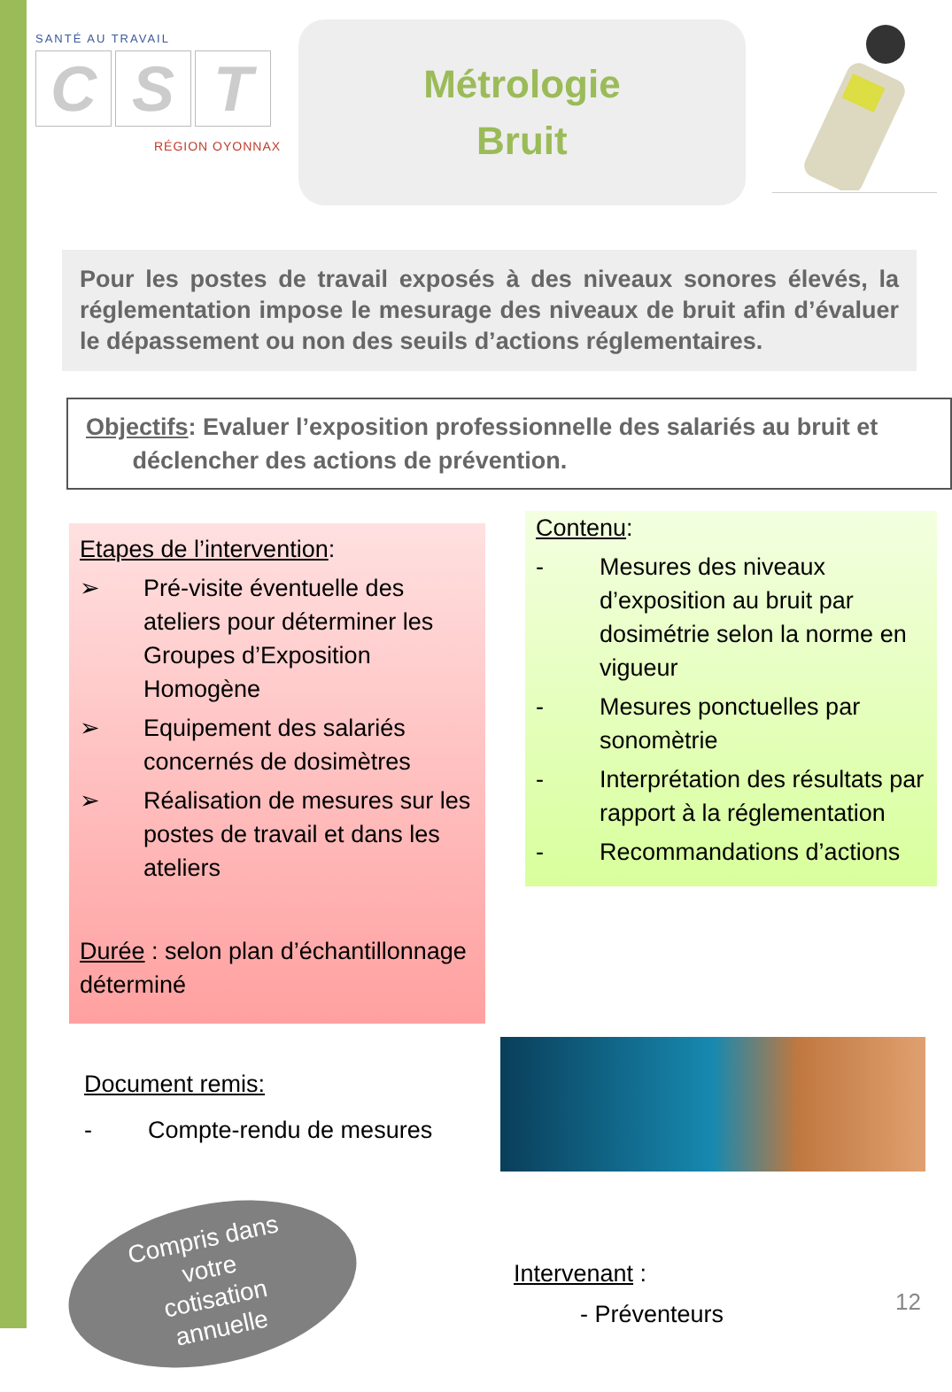SANTÉ AU TRAVAIL
C S T
RÉGION OYONNAX
Métrologie
Bruit
Pour les postes de travail exposés à des niveaux sonores élevés, la réglementation impose le mesurage des niveaux de bruit afin d’évaluer le dépassement ou non des seuils d’actions réglementaires.
Objectifs: Evaluer l’exposition professionnelle des salariés au bruit et
déclencher des actions de prévention.
Etapes de l’intervention:
➢ Pré-visite éventuelle des ateliers pour déterminer les Groupes d’Exposition Homogène
➢ Equipement des salariés concernés de dosimètres
➢ Réalisation de mesures sur les postes de travail et dans les ateliers
Durée : selon plan d’échantillonnage déterminé
Contenu:
- Mesures des niveaux d’exposition au bruit par dosimétrie selon la norme en vigueur
- Mesures ponctuelles par sonomètrie
- Interprétation des résultats par rapport à la réglementation
- Recommandations d’actions
Document remis:
- Compte-rendu de mesures
Compris dans
votre
cotisation
annuelle
Intervenant :
- Préventeurs
12